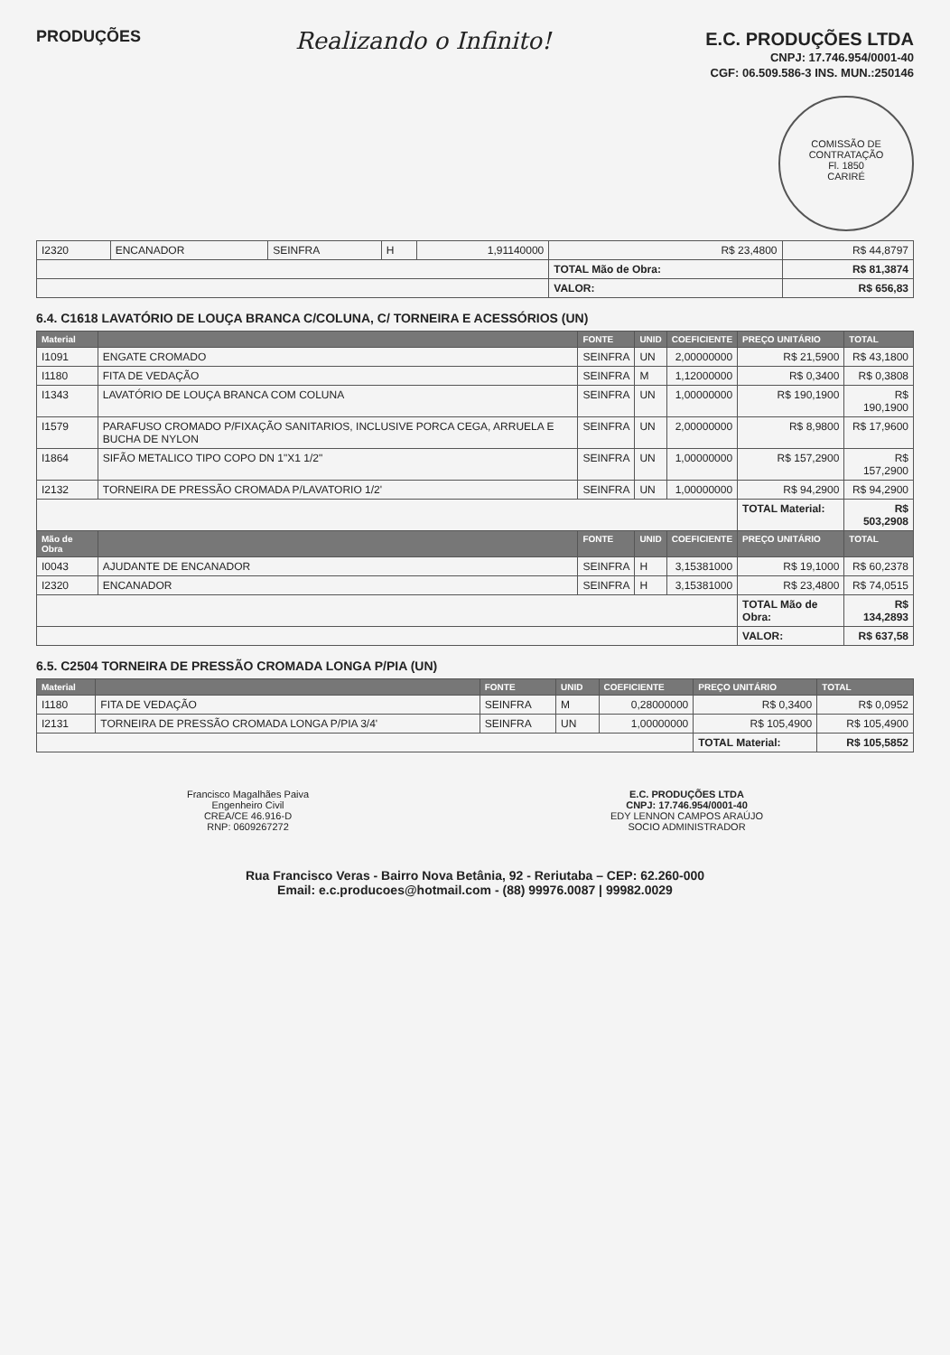PRODUÇÕES
Realizando o Infinito!
E.C. PRODUÇÕES LTDA
CNPJ: 17.746.954/0001-40
CGF: 06.509.586-3 INS. MUN.:250146
COMISSÃO DE CONTRATAÇÃO
Fl. 1850
CARIRÉ
| I2320 | ENCANADOR | SEINFRA | H | 1,91140000 | R$ 23,4800 | R$ 44,8797 |
| | | | | | TOTAL Mão de Obra: | R$ 81,3874 |
| | | | | | VALOR: | R$ 656,83 |
6.4. C1618 LAVATÓRIO DE LOUÇA BRANCA C/COLUNA, C/ TORNEIRA E ACESSÓRIOS (UN)
| Material | | FONTE | UNID | COEFICIENTE | PREÇO UNITÁRIO | TOTAL |
| --- | --- | --- | --- | --- | --- | --- |
| I1091 | ENGATE CROMADO | SEINFRA | UN | 2,00000000 | R$ 21,5900 | R$ 43,1800 |
| I1180 | FITA DE VEDAÇÃO | SEINFRA | M | 1,12000000 | R$ 0,3400 | R$ 0,3808 |
| I1343 | LAVATÓRIO DE LOUÇA BRANCA COM COLUNA | SEINFRA | UN | 1,00000000 | R$ 190,1900 | R$ 190,1900 |
| I1579 | PARAFUSO CROMADO P/FIXAÇÃO SANITARIOS, INCLUSIVE PORCA CEGA, ARRUELA E BUCHA DE NYLON | SEINFRA | UN | 2,00000000 | R$ 8,9800 | R$ 17,9600 |
| I1864 | SIFÃO METALICO TIPO COPO DN 1"X1 1/2" | SEINFRA | UN | 1,00000000 | R$ 157,2900 | R$ 157,2900 |
| I2132 | TORNEIRA DE PRESSÃO CROMADA P/LAVATORIO 1/2' | SEINFRA | UN | 1,00000000 | R$ 94,2900 | R$ 94,2900 |
| | | | | | TOTAL Material: | R$ 503,2908 |
| Mão de Obra | | FONTE | UNID | COEFICIENTE | PREÇO UNITÁRIO | TOTAL |
| I0043 | AJUDANTE DE ENCANADOR | SEINFRA | H | 3,15381000 | R$ 19,1000 | R$ 60,2378 |
| I2320 | ENCANADOR | SEINFRA | H | 3,15381000 | R$ 23,4800 | R$ 74,0515 |
| | | | | | TOTAL Mão de Obra: | R$ 134,2893 |
| | | | | | VALOR: | R$ 637,58 |
6.5. C2504 TORNEIRA DE PRESSÃO CROMADA LONGA P/PIA (UN)
| Material | | FONTE | UNID | COEFICIENTE | PREÇO UNITÁRIO | TOTAL |
| --- | --- | --- | --- | --- | --- | --- |
| I1180 | FITA DE VEDAÇÃO | SEINFRA | M | 0,28000000 | R$ 0,3400 | R$ 0,0952 |
| I2131 | TORNEIRA DE PRESSÃO CROMADA LONGA P/PIA 3/4' | SEINFRA | UN | 1,00000000 | R$ 105,4900 | R$ 105,4900 |
| | | | | | TOTAL Material: | R$ 105,5852 |
Francisco Magalhães Paiva
Engenheiro Civil
CREA/CE 46.916-D
RNP: 0609267272
E.C. PRODUÇÕES LTDA
CNPJ: 17.746.954/0001-40
EDY LENNON CAMPOS ARAÚJO
SOCIO ADMINISTRADOR
Rua Francisco Veras - Bairro Nova Betânia, 92 - Reriutaba – CEP: 62.260-000
Email: e.c.producoes@hotmail.com - (88) 99976.0087 | 99982.0029